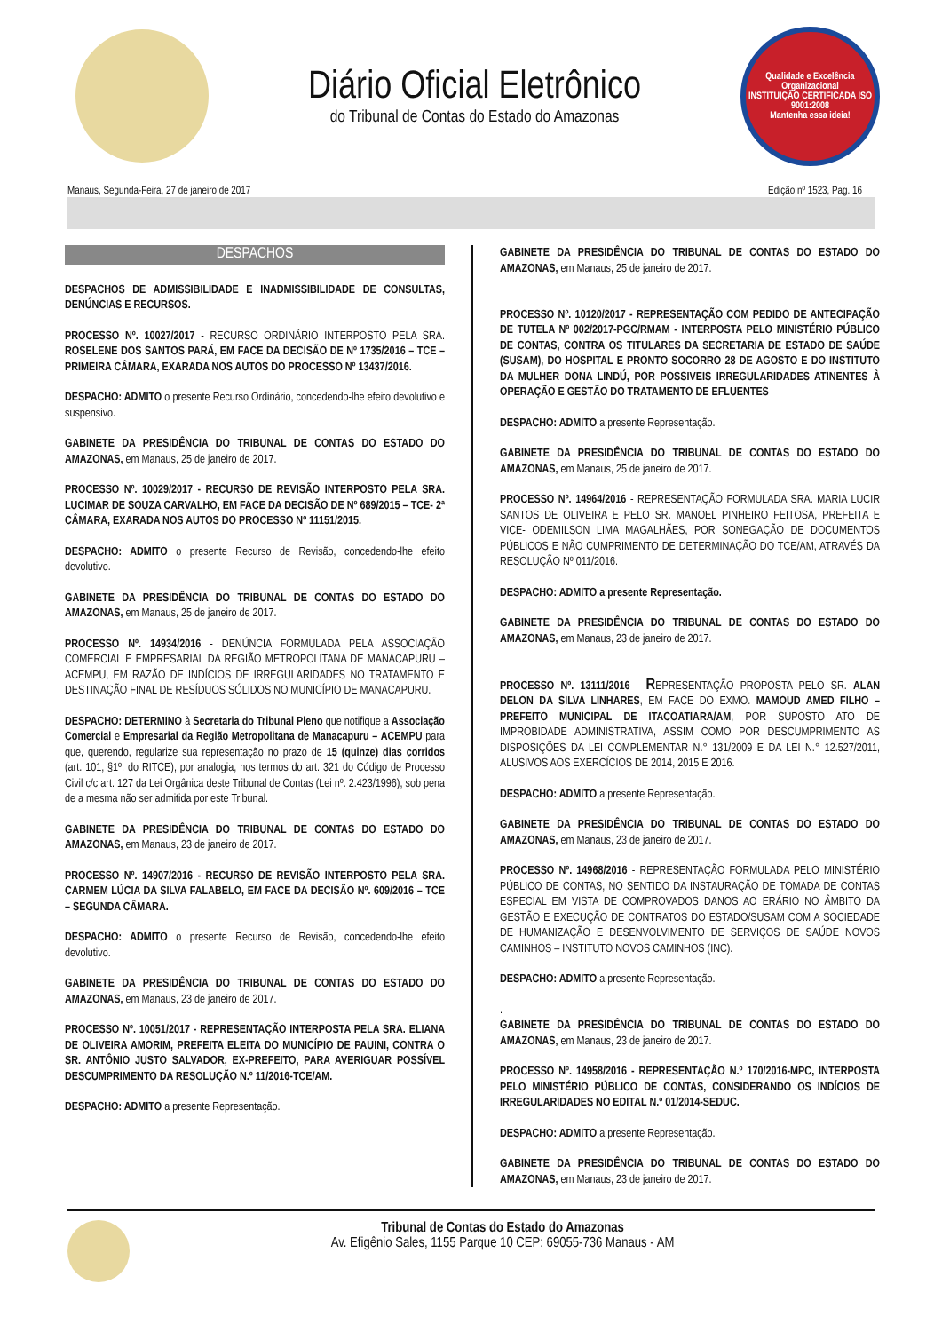Diário Oficial Eletrônico
do Tribunal de Contas do Estado do Amazonas
Qualidade e Excelência Organizacional
INSTITUIÇÃO CERTIFICADA ISO 9001:2008
Mantenha essa ideia!
Manaus, Segunda-Feira, 27 de janeiro de 2017 Edição nº 1523, Pag. 16
DESPACHOS
DESPACHOS DE ADMISSIBILIDADE E INADMISSIBILIDADE DE CONSULTAS, DENÚNCIAS E RECURSOS.
PROCESSO Nº. 10027/2017 - RECURSO ORDINÁRIO INTERPOSTO PELA SRA. ROSELENE DOS SANTOS PARÁ, EM FACE DA DECISÃO DE Nº 1735/2016 – TCE – PRIMEIRA CÂMARA, EXARADA NOS AUTOS DO PROCESSO Nº 13437/2016.
DESPACHO: ADMITO o presente Recurso Ordinário, concedendo-lhe efeito devolutivo e suspensivo.
GABINETE DA PRESIDÊNCIA DO TRIBUNAL DE CONTAS DO ESTADO DO AMAZONAS, em Manaus, 25 de janeiro de 2017.
PROCESSO Nº. 10029/2017 - RECURSO DE REVISÃO INTERPOSTO PELA SRA. LUCIMAR DE SOUZA CARVALHO, EM FACE DA DECISÃO DE Nº 689/2015 – TCE- 2ª CÂMARA, EXARADA NOS AUTOS DO PROCESSO Nº 11151/2015.
DESPACHO: ADMITO o presente Recurso de Revisão, concedendo-lhe efeito devolutivo.
GABINETE DA PRESIDÊNCIA DO TRIBUNAL DE CONTAS DO ESTADO DO AMAZONAS, em Manaus, 25 de janeiro de 2017.
PROCESSO Nº. 14934/2016 - DENÚNCIA FORMULADA PELA ASSOCIAÇÃO COMERCIAL E EMPRESARIAL DA REGIÃO METROPOLITANA DE MANACAPURU – ACEMPU, EM RAZÃO DE INDÍCIOS DE IRREGULARIDADES NO TRATAMENTO E DESTINAÇÃO FINAL DE RESÍDUOS SÓLIDOS NO MUNICÍPIO DE MANACAPURU.
DESPACHO: DETERMINO à Secretaria do Tribunal Pleno que notifique a Associação Comercial e Empresarial da Região Metropolitana de Manacapuru – ACEMPU para que, querendo, regularize sua representação no prazo de 15 (quinze) dias corridos (art. 101, §1º, do RITCE), por analogia, nos termos do art. 321 do Código de Processo Civil c/c art. 127 da Lei Orgânica deste Tribunal de Contas (Lei nº. 2.423/1996), sob pena de a mesma não ser admitida por este Tribunal.
GABINETE DA PRESIDÊNCIA DO TRIBUNAL DE CONTAS DO ESTADO DO AMAZONAS, em Manaus, 23 de janeiro de 2017.
PROCESSO Nº. 14907/2016 - RECURSO DE REVISÃO INTERPOSTO PELA SRA. CARMEM LÚCIA DA SILVA FALABELO, EM FACE DA DECISÃO Nº. 609/2016 – TCE – SEGUNDA CÂMARA.
DESPACHO: ADMITO o presente Recurso de Revisão, concedendo-lhe efeito devolutivo.
GABINETE DA PRESIDÊNCIA DO TRIBUNAL DE CONTAS DO ESTADO DO AMAZONAS, em Manaus, 23 de janeiro de 2017.
PROCESSO Nº. 10051/2017 - REPRESENTAÇÃO INTERPOSTA PELA SRA. ELIANA DE OLIVEIRA AMORIM, PREFEITA ELEITA DO MUNICÍPIO DE PAUINI, CONTRA O SR. ANTÔNIO JUSTO SALVADOR, EX-PREFEITO, PARA AVERIGUAR POSSÍVEL DESCUMPRIMENTO DA RESOLUÇÃO N.º 11/2016-TCE/AM.
DESPACHO: ADMITO a presente Representação.
GABINETE DA PRESIDÊNCIA DO TRIBUNAL DE CONTAS DO ESTADO DO AMAZONAS, em Manaus, 25 de janeiro de 2017.
PROCESSO Nº. 10120/2017 - REPRESENTAÇÃO COM PEDIDO DE ANTECIPAÇÃO DE TUTELA Nº 002/2017-PGC/RMAM - INTERPOSTA PELO MINISTÉRIO PÚBLICO DE CONTAS, CONTRA OS TITULARES DA SECRETARIA DE ESTADO DE SAÚDE (SUSAM), DO HOSPITAL E PRONTO SOCORRO 28 DE AGOSTO E DO INSTITUTO DA MULHER DONA LINDÚ, POR POSSIVEIS IRREGULARIDADES ATINENTES À OPERAÇÃO E GESTÃO DO TRATAMENTO DE EFLUENTES
DESPACHO: ADMITO a presente Representação.
GABINETE DA PRESIDÊNCIA DO TRIBUNAL DE CONTAS DO ESTADO DO AMAZONAS, em Manaus, 25 de janeiro de 2017.
PROCESSO Nº. 14964/2016 - REPRESENTAÇÃO FORMULADA SRA. MARIA LUCIR SANTOS DE OLIVEIRA E PELO SR. MANOEL PINHEIRO FEITOSA, PREFEITA E VICE- ODEMILSON LIMA MAGALHÃES, POR SONEGAÇÃO DE DOCUMENTOS PÚBLICOS E NÃO CUMPRIMENTO DE DETERMINAÇÃO DO TCE/AM, ATRAVÉS DA RESOLUÇÃO Nº 011/2016.
DESPACHO: ADMITO a presente Representação.
GABINETE DA PRESIDÊNCIA DO TRIBUNAL DE CONTAS DO ESTADO DO AMAZONAS, em Manaus, 23 de janeiro de 2017.
PROCESSO Nº. 13111/2016 - REPRESENTAÇÃO PROPOSTA PELO SR. ALAN DELON DA SILVA LINHARES, EM FACE DO EXMO. MAMOUD AMED FILHO – PREFEITO MUNICIPAL DE ITACOATIARA/AM, POR SUPOSTO ATO DE IMPROBIDADE ADMINISTRATIVA, ASSIM COMO POR DESCUMPRIMENTO AS DISPOSIÇÕES DA LEI COMPLEMENTAR N.° 131/2009 E DA LEI N.° 12.527/2011, ALUSIVOS AOS EXERCÍCIOS DE 2014, 2015 E 2016.
DESPACHO: ADMITO a presente Representação.
GABINETE DA PRESIDÊNCIA DO TRIBUNAL DE CONTAS DO ESTADO DO AMAZONAS, em Manaus, 23 de janeiro de 2017.
PROCESSO Nº. 14968/2016 - REPRESENTAÇÃO FORMULADA PELO MINISTÉRIO PÚBLICO DE CONTAS, NO SENTIDO DA INSTAURAÇÃO DE TOMADA DE CONTAS ESPECIAL EM VISTA DE COMPROVADOS DANOS AO ERÁRIO NO ÂMBITO DA GESTÃO E EXECUÇÃO DE CONTRATOS DO ESTADO/SUSAM COM A SOCIEDADE DE HUMANIZAÇÃO E DESENVOLVIMENTO DE SERVIÇOS DE SAÚDE NOVOS CAMINHOS – INSTITUTO NOVOS CAMINHOS (INC).
DESPACHO: ADMITO a presente Representação.
.
GABINETE DA PRESIDÊNCIA DO TRIBUNAL DE CONTAS DO ESTADO DO AMAZONAS, em Manaus, 23 de janeiro de 2017.
PROCESSO Nº. 14958/2016 - REPRESENTAÇÃO N.º 170/2016-MPC, INTERPOSTA PELO MINISTÉRIO PÚBLICO DE CONTAS, CONSIDERANDO OS INDÍCIOS DE IRREGULARIDADES NO EDITAL N.º 01/2014-SEDUC.
DESPACHO: ADMITO a presente Representação.
GABINETE DA PRESIDÊNCIA DO TRIBUNAL DE CONTAS DO ESTADO DO AMAZONAS, em Manaus, 23 de janeiro de 2017.
Tribunal de Contas do Estado do Amazonas
Av. Efigênio Sales, 1155 Parque 10 CEP: 69055-736 Manaus - AM